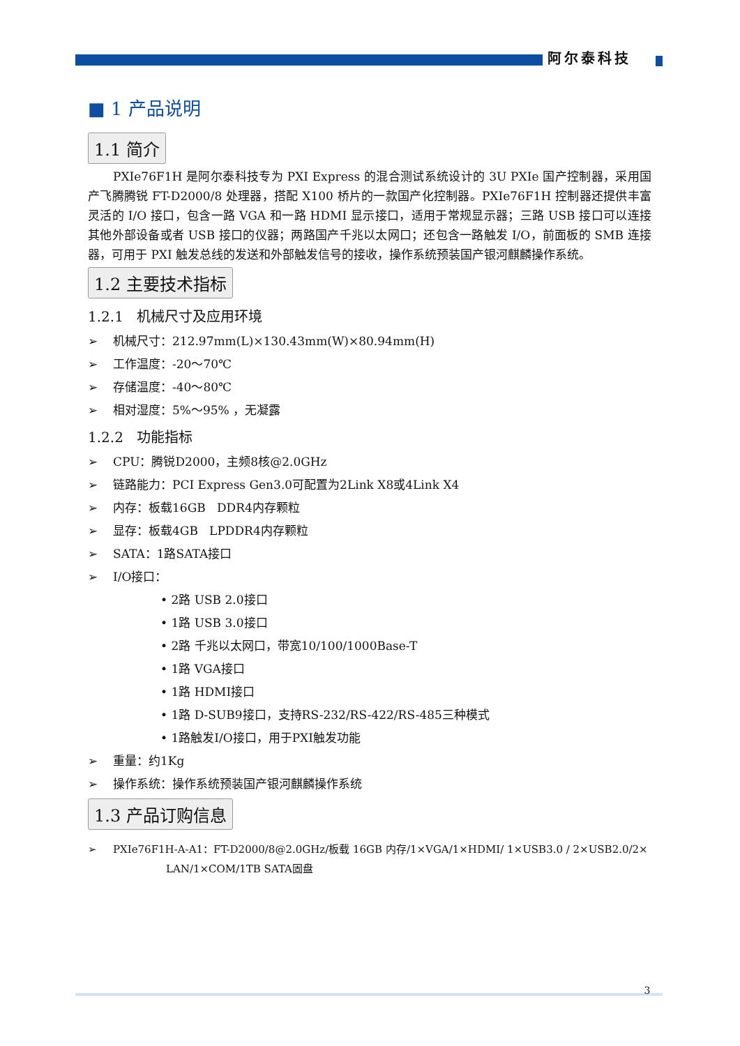阿尔泰科技
■ 1 产品说明
1.1 简介
PXIe76F1H 是阿尔泰科技专为 PXI Express 的混合测试系统设计的 3U PXIe 国产控制器，采用国产飞腾腾锐 FT-D2000/8 处理器，搭配 X100 桥片的一款国产化控制器。PXIe76F1H 控制器还提供丰富灵活的 I/O 接口，包含一路 VGA 和一路 HDMI 显示接口，适用于常规显示器；三路 USB 接口可以连接其他外部设备或者 USB 接口的仪器；两路国产千兆以太网口；还包含一路触发 I/O，前面板的 SMB 连接器，可用于 PXI 触发总线的发送和外部触发信号的接收，操作系统预装国产银河麒麟操作系统。
1.2 主要技术指标
1.2.1 机械尺寸及应用环境
➢ 机械尺寸：212.97mm(L)×130.43mm(W)×80.94mm(H)
➢ 工作温度：-20～70℃
➢ 存储温度：-40～80℃
➢ 相对湿度：5%～95% ，无凝露
1.2.2 功能指标
➢ CPU：腾锐D2000，主频8核@2.0GHz
➢ 链路能力：PCI Express Gen3.0可配置为2Link X8或4Link X4
➢ 内存：板载16GB DDR4内存颗粒
➢ 显存：板载4GB LPDDR4内存颗粒
➢ SATA：1路SATA接口
➢ I/O接口：
• 2路 USB 2.0接口
• 1路 USB 3.0接口
• 2路 千兆以太网口，带宽10/100/1000Base-T
• 1路 VGA接口
• 1路 HDMI接口
• 1路 D-SUB9接口，支持RS-232/RS-422/RS-485三种模式
• 1路触发I/O接口，用于PXI触发功能
➢ 重量：约1Kg
➢ 操作系统：操作系统预装国产银河麒麟操作系统
1.3 产品订购信息
➢ PXIe76F1H-A-A1：FT-D2000/8@2.0GHz/板载 16GB 内存/1×VGA/1×HDMI/ 1×USB3.0 / 2×USB2.0/2×
LAN/1×COM/1TB SATA固盘
3